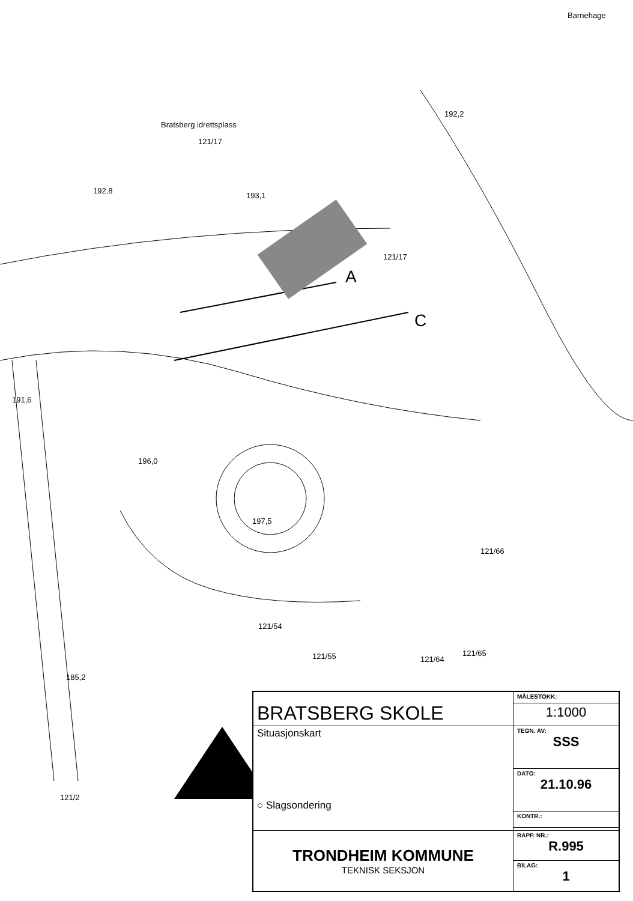Bratsberg idrettsplass
121/17
192.8
193,1
192,2
Barnehage
121/17
A
C
191,6
196,0
197,5
121/66
121/54
121/55 121/64
121/65
185,2
121/2
| BRATSBERG SKOLE | MÅLESTOKK: |
| | 1:1000 |
| Situasjonskart ○ Slagsondering | TEGN. AV: SSS |
| | DATO: 21.10.96 |
| | KONTR.: |
| TRONDHEIM KOMMUNE TEKNISK SEKSJON | RAPP. NR.: R.995 |
| | BILAG: 1 |